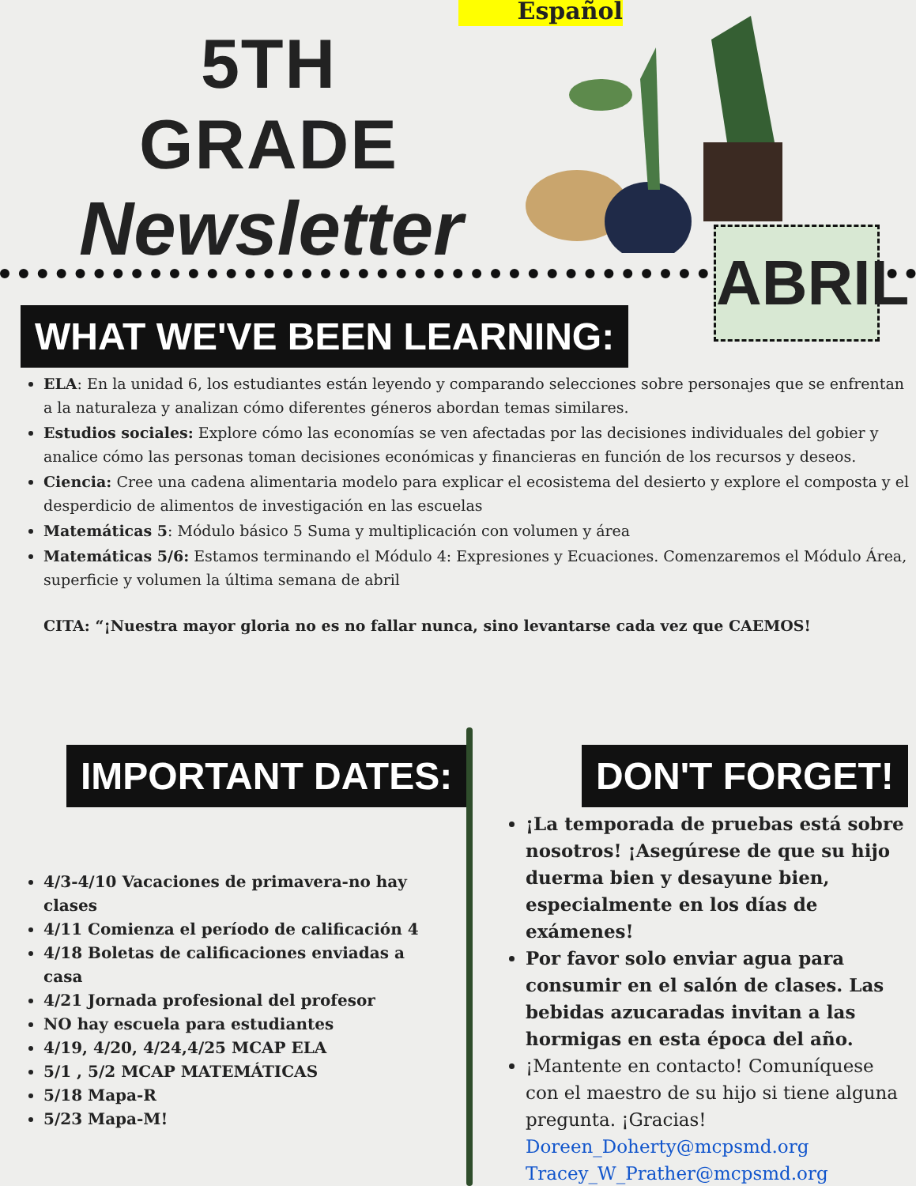Español
5TH GRADE
Newsletter
ABRIL
WHAT WE'VE BEEN LEARNING:
ELA: En la unidad 6, los estudiantes están leyendo y comparando selecciones sobre personajes que se enfrentan a la naturaleza y analizan cómo diferentes géneros abordan temas similares.
Estudios sociales: Explore cómo las economías se ven afectadas por las decisiones individuales del gobier y analice cómo las personas toman decisiones económicas y financieras en función de los recursos y deseos.
Ciencia: Cree una cadena alimentaria modelo para explicar el ecosistema del desierto y explore el composta y el desperdicio de alimentos de investigación en las escuelas
Matemáticas 5: Módulo básico 5 Suma y multiplicación con volumen y área
Matemáticas 5/6: Estamos terminando el Módulo 4: Expresiones y Ecuaciones. Comenzaremos el Módulo Área, superficie y volumen la última semana de abril
CITA: “¡Nuestra mayor gloria no es no fallar nunca, sino levantarse cada vez que CAEMOS!
IMPORTANT DATES:
4/3-4/10 Vacaciones de primavera-no hay clases
4/11 Comienza el período de calificación 4
4/18 Boletas de calificaciones enviadas a casa
4/21 Jornada profesional del profesor
NO hay escuela para estudiantes
4/19, 4/20, 4/24,4/25 MCAP ELA
5/1 , 5/2 MCAP MATEMÁTICAS
5/18 Mapa-R
5/23 Mapa-M!
DON'T FORGET!
¡La temporada de pruebas está sobre nosotros! ¡Asegúrese de que su hijo duerma bien y desayune bien, especialmente en los días de exámenes!
Por favor solo enviar agua para consumir en el salón de clases. Las bebidas azucaradas invitan a las hormigas en esta época del año.
¡Mantente en contacto! Comuníquese con el maestro de su hijo si tiene alguna pregunta. ¡Gracias!
Doreen_Doherty@mcpsmd.org
Tracey_W_Prather@mcpsmd.org